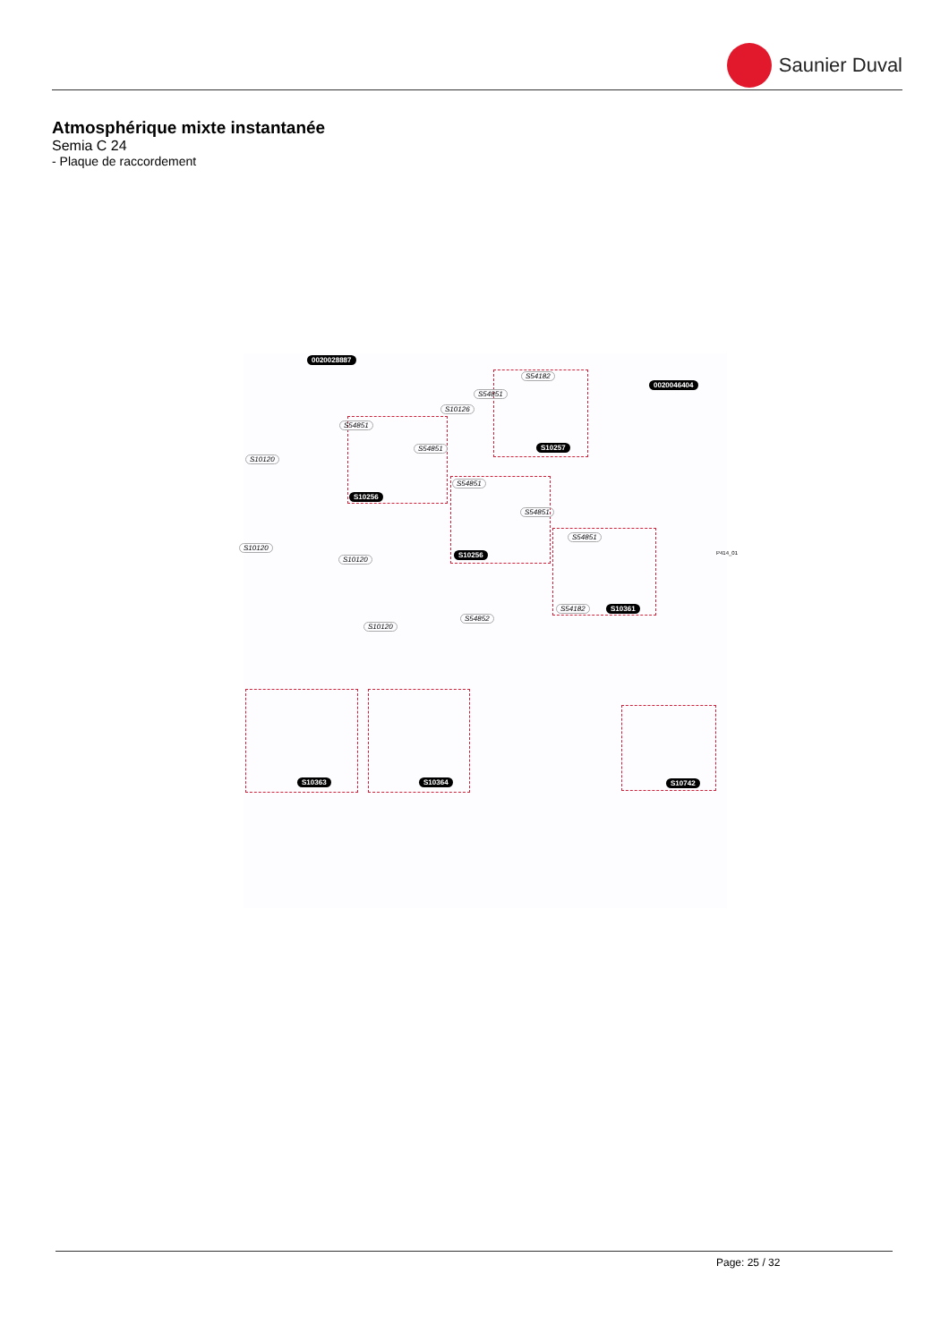Saunier Duval
Atmosphérique mixte instantanée
Semia C 24
- Plaque de raccordement
0020028887
S54182
S54851
S10126
0020046404
S54851
S54851 S10257
S10120
S10256
S54851
S54851
S10120
S10120
S10256
S54851
S54182 S10361
S54852
S10120
S10363 S10364 S10742
P414_01
Page: 25 / 32